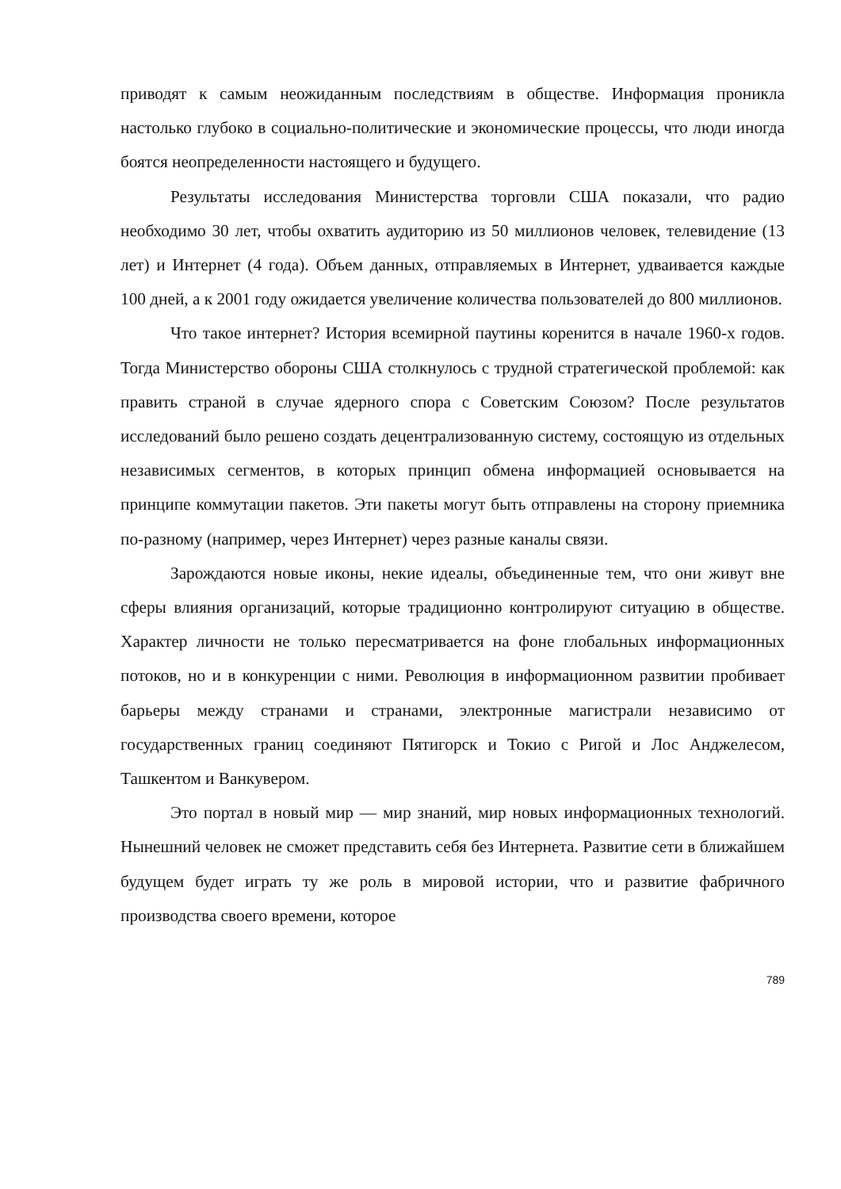приводят к самым неожиданным последствиям в обществе. Информация проникла настолько глубоко в социально-политические и экономические процессы, что люди иногда боятся неопределенности настоящего и будущего.
Результаты исследования Министерства торговли США показали, что радио необходимо 30 лет, чтобы охватить аудиторию из 50 миллионов человек, телевидение (13 лет) и Интернет (4 года). Объем данных, отправляемых в Интернет, удваивается каждые 100 дней, а к 2001 году ожидается увеличение количества пользователей до 800 миллионов.
Что такое интернет? История всемирной паутины коренится в начале 1960-х годов. Тогда Министерство обороны США столкнулось с трудной стратегической проблемой: как править страной в случае ядерного спора с Советским Союзом? После результатов исследований было решено создать децентрализованную систему, состоящую из отдельных независимых сегментов, в которых принцип обмена информацией основывается на принципе коммутации пакетов. Эти пакеты могут быть отправлены на сторону приемника по-разному (например, через Интернет) через разные каналы связи.
Зарождаются новые иконы, некие идеалы, объединенные тем, что они живут вне сферы влияния организаций, которые традиционно контролируют ситуацию в обществе. Характер личности не только пересматривается на фоне глобальных информационных потоков, но и в конкуренции с ними. Революция в информационном развитии пробивает барьеры между странами и странами, электронные магистрали независимо от государственных границ соединяют Пятигорск и Токио с Ригой и Лос Анджелесом, Ташкентом и Ванкувером.
Это портал в новый мир — мир знаний, мир новых информационных технологий. Нынешний человек не сможет представить себя без Интернета. Развитие сети в ближайшем будущем будет играть ту же роль в мировой истории, что и развитие фабричного производства своего времени, которое
789